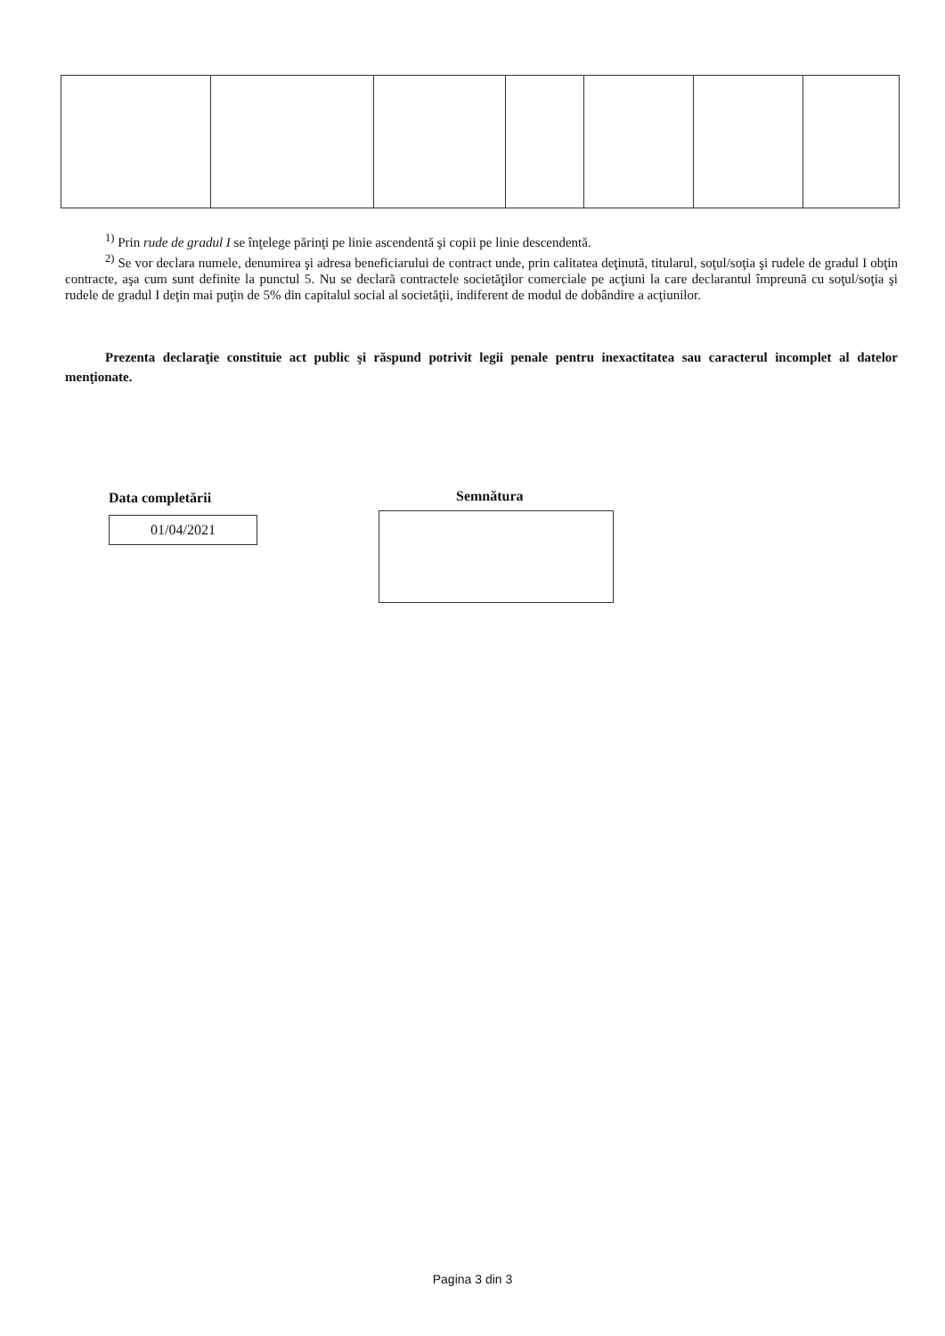<sup>1)</sup> Prin rude de gradul I se înţelege părinţi pe linie ascendentă şi copii pe linie descendentă.
<sup>2)</sup> Se vor declara numele, denumirea şi adresa beneficiarului de contract unde, prin calitatea deţinută, titularul, soţul/soţia şi rudele de gradul I obţin contracte, aşa cum sunt definite la punctul 5. Nu se declară contractele societăţilor comerciale pe acţiuni la care declarantul împreună cu soţul/soţia şi rudele de gradul I deţin mai puţin de 5% din capitalul social al societăţii, indiferent de modul de dobândire a acţiunilor.
Prezenta declaraţie constituie act public şi răspund potrivit legii penale pentru inexactitatea sau caracterul incomplet al datelor menţionate.
Data completării
01/04/2021
Semnătura
Pagina 3 din 3